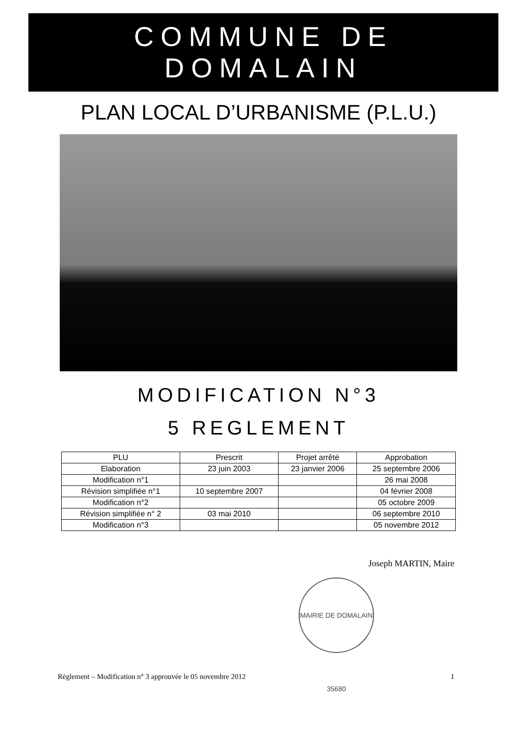COMMUNE DE
DOMALAIN
PLAN LOCAL D’URBANISME (P.L.U.)
MODIFICATION N°3
5 REGLEMENT
| PLU | Prescrit | Projet arrêté | Approbation |
| --- | --- | --- | --- |
| Elaboration | 23 juin 2003 | 23 janvier 2006 | 25 septembre 2006 |
| Modification n°1 | | | 26 mai 2008 |
| Révision simplifiée n°1 | 10 septembre 2007 | | 04 février 2008 |
| Modification n°2 | | | 05 octobre 2009 |
| Révision simplifiée n° 2 | 03 mai 2010 | | 06 septembre 2010 |
| Modification n°3 | | | 05 novembre 2012 |
Joseph MARTIN, Maire
MAIRIE DE DOMALAIN 35680
Règlement – Modification n° 3 approuvée le 05 novembre 2012 1